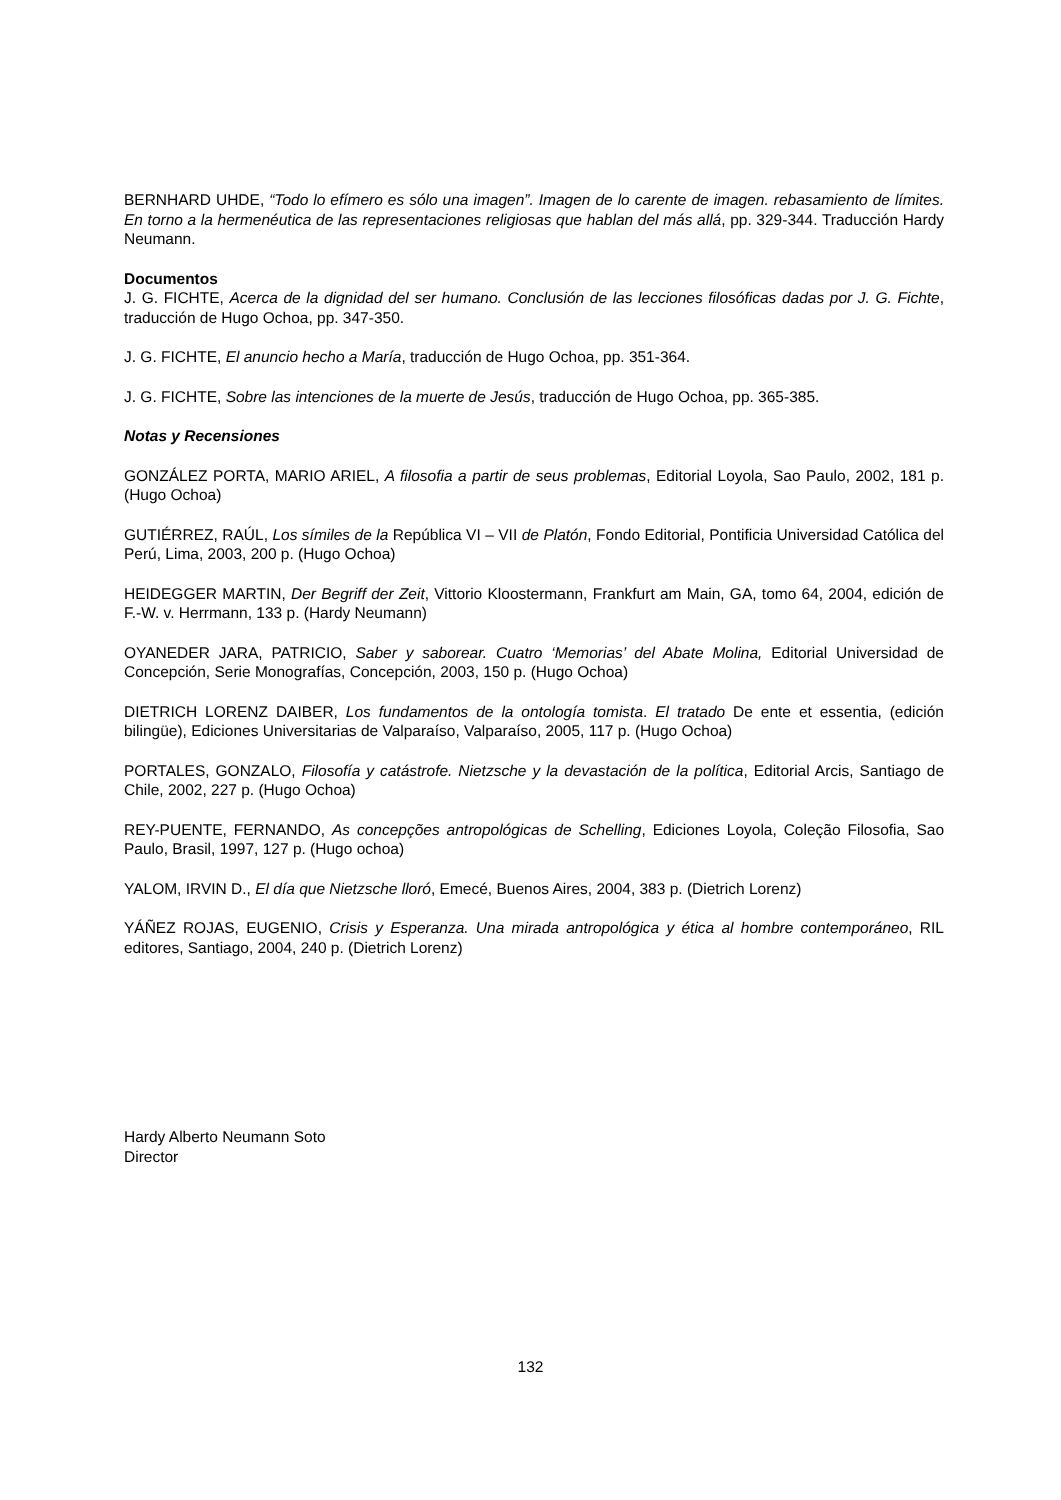BERNHARD UHDE, “Todo lo efímero es sólo una imagen”. Imagen de lo carente de imagen. rebasamiento de límites. En torno a la hermenéutica de las representaciones religiosas que hablan del más allá, pp. 329-344. Traducción Hardy Neumann.
Documentos
J. G. FICHTE, Acerca de la dignidad del ser humano. Conclusión de las lecciones filosóficas dadas por J. G. Fichte, traducción de Hugo Ochoa, pp. 347-350.
J. G. FICHTE, El anuncio hecho a María, traducción de Hugo Ochoa, pp. 351-364.
J. G. FICHTE, Sobre las intenciones de la muerte de Jesús, traducción de Hugo Ochoa, pp. 365-385.
Notas y Recensiones
GONZÁLEZ PORTA, MARIO ARIEL, A filosofia a partir de seus problemas, Editorial Loyola, Sao Paulo, 2002, 181 p. (Hugo Ochoa)
GUTIÉRREZ, RAÚL, Los símiles de la República VI – VII de Platón, Fondo Editorial, Pontificia Universidad Católica del Perú, Lima, 2003, 200 p. (Hugo Ochoa)
HEIDEGGER MARTIN, Der Begriff der Zeit, Vittorio Kloostermann, Frankfurt am Main, GA, tomo 64, 2004, edición de F.-W. v. Herrmann, 133 p. (Hardy Neumann)
OYANEDER JARA, PATRICIO, Saber y saborear. Cuatro ‘Memorias’ del Abate Molina, Editorial Universidad de Concepción, Serie Monografías, Concepción, 2003, 150 p. (Hugo Ochoa)
DIETRICH LORENZ DAIBER, Los fundamentos de la ontología tomista. El tratado De ente et essentia, (edición bilingüe), Ediciones Universitarias de Valparaíso, Valparaíso, 2005, 117 p. (Hugo Ochoa)
PORTALES, GONZALO, Filosofía y catástrofe. Nietzsche y la devastación de la política, Editorial Arcis, Santiago de Chile, 2002, 227 p. (Hugo Ochoa)
REY-PUENTE, FERNANDO, As concepções antropológicas de Schelling, Ediciones Loyola, Coleção Filosofia, Sao Paulo, Brasil, 1997, 127 p. (Hugo ochoa)
YALOM, IRVIN D., El día que Nietzsche lloró, Emecé, Buenos Aires, 2004, 383 p. (Dietrich Lorenz)
YÁÑEZ ROJAS, EUGENIO, Crisis y Esperanza. Una mirada antropológica y ética al hombre contemporáneo, RIL editores, Santiago, 2004, 240 p. (Dietrich Lorenz)
Hardy Alberto Neumann Soto
Director
132